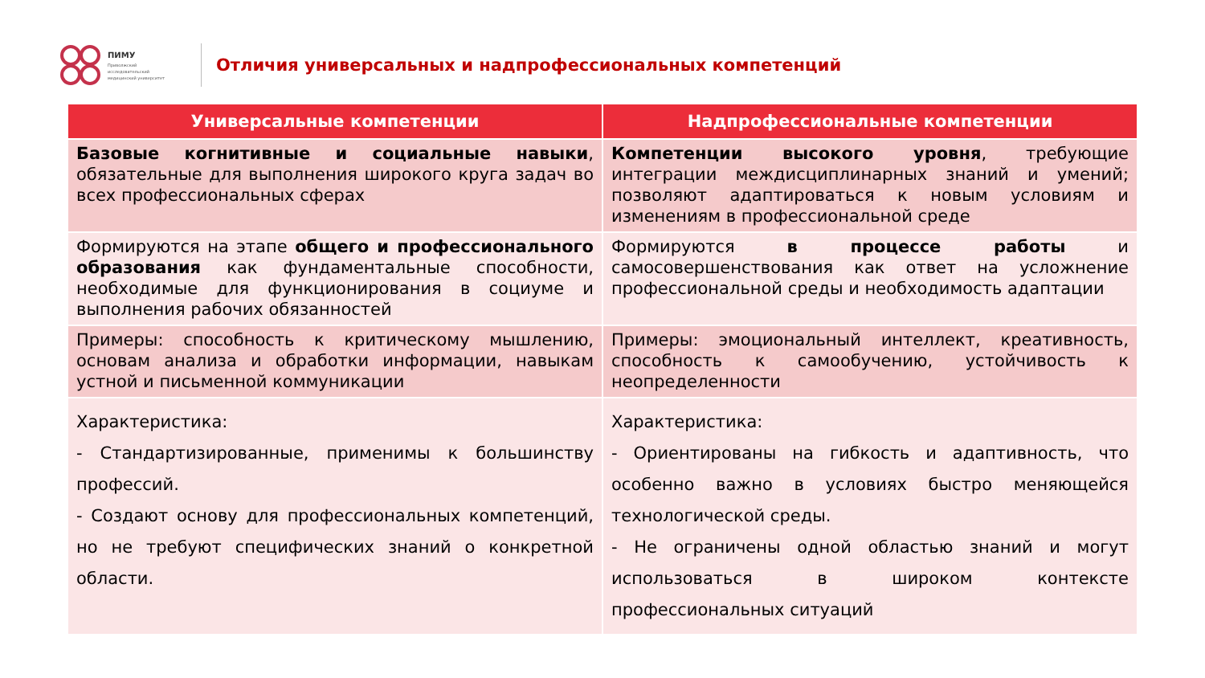ПИМУ
Приволжский
исследовательский
медицинский университет
Отличия универсальных и надпрофессиональных компетенций
| Универсальные компетенции | Надпрофессиональные компетенции |
| --- | --- |
| Базовые когнитивные и социальные навыки , обязательные для выполнения широкого круга задач во всех профессиональных сферах | Компетенции высокого уровня , требующие интеграции междисциплинарных знаний и умений; позволяют адаптироваться к новым условиям и изменениям в профессиональной среде |
| Формируются на этапе общего и профессионального образования как фундаментальные способности, необходимые для функционирования в социуме и выполнения рабочих обязанностей | Формируются в процессе работы и самосовершенствования как ответ на усложнение профессиональной среды и необходимость адаптации |
| Примеры: способность к критическому мышлению, основам анализа и обработки информации, навыкам устной и письменной коммуникации | Примеры: эмоциональный интеллект, креативность, способность к самообучению, устойчивость к неопределенности |
| Характеристика: - Стандартизированные, применимы к большинству профессий. - Создают основу для профессиональных компетенций, но не требуют специфических знаний о конкретной области. | Характеристика: - Ориентированы на гибкость и адаптивность, что особенно важно в условиях быстро меняющейся технологической среды. - Не ограничены одной областью знаний и могут использоваться в широком контексте профессиональных ситуаций |